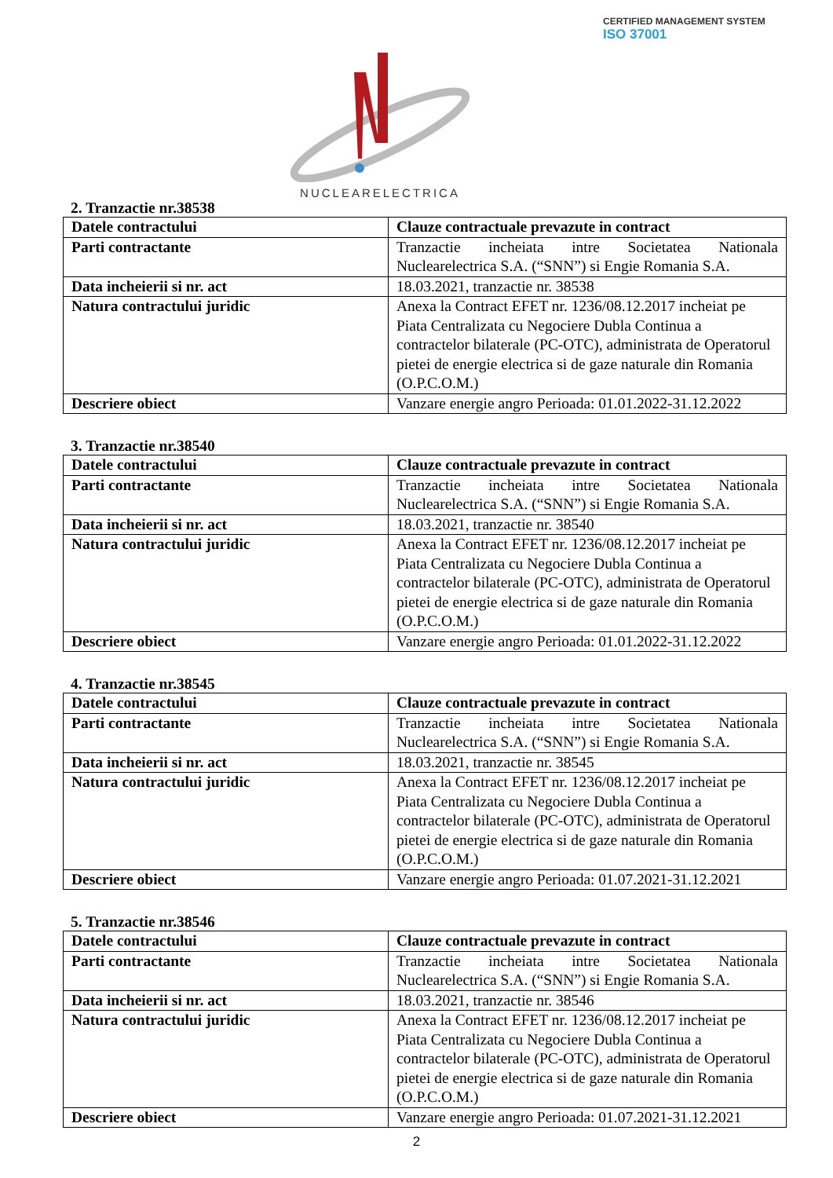CERTIFIED MANAGEMENT SYSTEM
ISO 37001
NUCLEARELECTRICA
2. Tranzactie nr.38538
| Datele contractului | Clauze contractuale prevazute in contract |
| Parti contractante | Tranzactie incheiata intre Societatea Nationala Nuclearelectrica S.A. (“SNN”) si Engie Romania S.A. |
| Data incheierii si nr. act | 18.03.2021, tranzactie nr. 38538 |
| Natura contractului juridic | Anexa la Contract EFET nr. 1236/08.12.2017 incheiat pe Piata Centralizata cu Negociere Dubla Continua a contractelor bilaterale (PC-OTC), administrata de Operatorul pietei de energie electrica si de gaze naturale din Romania (O.P.C.O.M.) |
| Descriere obiect | Vanzare energie angro Perioada: 01.01.2022-31.12.2022 |
3. Tranzactie nr.38540
| Datele contractului | Clauze contractuale prevazute in contract |
| Parti contractante | Tranzactie incheiata intre Societatea Nationala Nuclearelectrica S.A. (“SNN”) si Engie Romania S.A. |
| Data incheierii si nr. act | 18.03.2021, tranzactie nr. 38540 |
| Natura contractului juridic | Anexa la Contract EFET nr. 1236/08.12.2017 incheiat pe Piata Centralizata cu Negociere Dubla Continua a contractelor bilaterale (PC-OTC), administrata de Operatorul pietei de energie electrica si de gaze naturale din Romania (O.P.C.O.M.) |
| Descriere obiect | Vanzare energie angro Perioada: 01.01.2022-31.12.2022 |
4. Tranzactie nr.38545
| Datele contractului | Clauze contractuale prevazute in contract |
| Parti contractante | Tranzactie incheiata intre Societatea Nationala Nuclearelectrica S.A. (“SNN”) si Engie Romania S.A. |
| Data incheierii si nr. act | 18.03.2021, tranzactie nr. 38545 |
| Natura contractului juridic | Anexa la Contract EFET nr. 1236/08.12.2017 incheiat pe Piata Centralizata cu Negociere Dubla Continua a contractelor bilaterale (PC-OTC), administrata de Operatorul pietei de energie electrica si de gaze naturale din Romania (O.P.C.O.M.) |
| Descriere obiect | Vanzare energie angro Perioada: 01.07.2021-31.12.2021 |
5. Tranzactie nr.38546
| Datele contractului | Clauze contractuale prevazute in contract |
| Parti contractante | Tranzactie incheiata intre Societatea Nationala Nuclearelectrica S.A. (“SNN”) si Engie Romania S.A. |
| Data incheierii si nr. act | 18.03.2021, tranzactie nr. 38546 |
| Natura contractului juridic | Anexa la Contract EFET nr. 1236/08.12.2017 incheiat pe Piata Centralizata cu Negociere Dubla Continua a contractelor bilaterale (PC-OTC), administrata de Operatorul pietei de energie electrica si de gaze naturale din Romania (O.P.C.O.M.) |
| Descriere obiect | Vanzare energie angro Perioada: 01.07.2021-31.12.2021 |
2